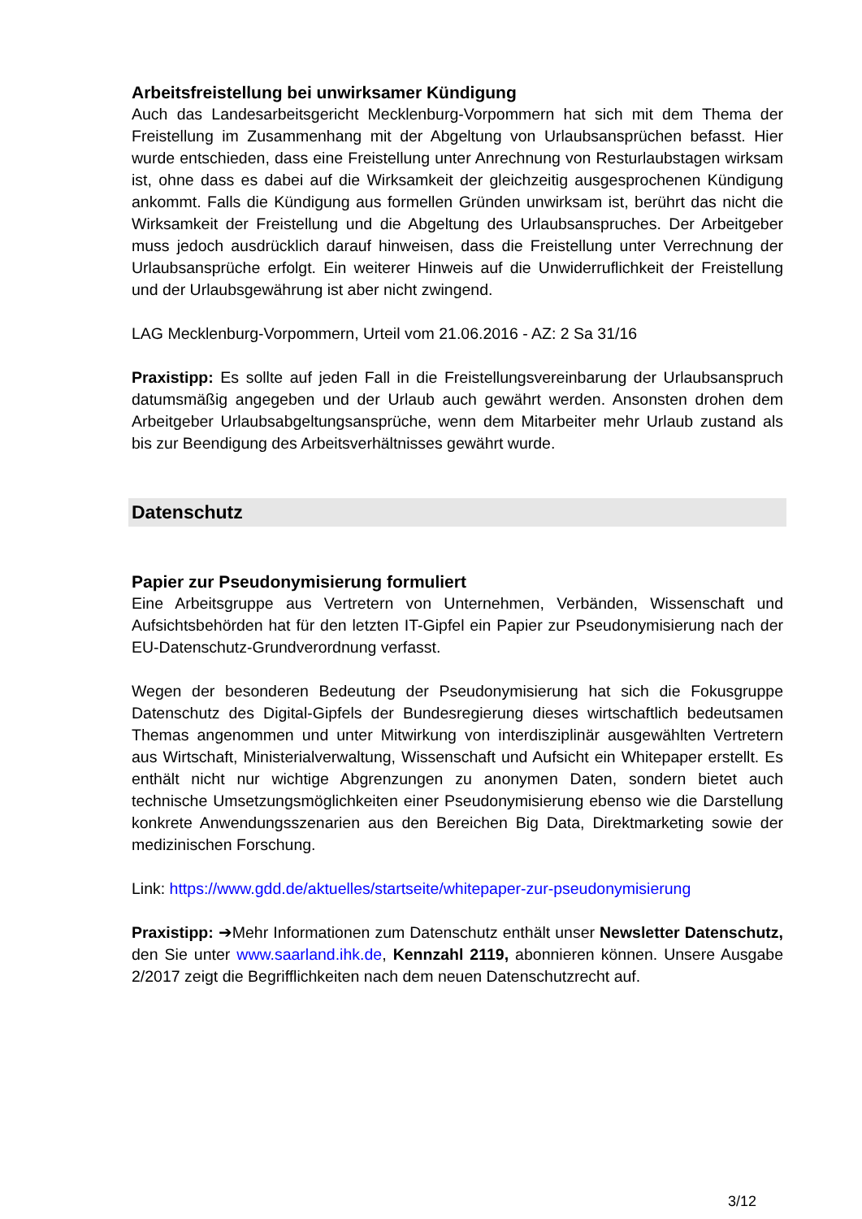Arbeitsfreistellung bei unwirksamer Kündigung
Auch das Landesarbeitsgericht Mecklenburg-Vorpommern hat sich mit dem Thema der Freistellung im Zusammenhang mit der Abgeltung von Urlaubsansprüchen befasst. Hier wurde entschieden, dass eine Freistellung unter Anrechnung von Resturlaubstagen wirksam ist, ohne dass es dabei auf die Wirksamkeit der gleichzeitig ausgesprochenen Kündigung ankommt. Falls die Kündigung aus formellen Gründen unwirksam ist, berührt das nicht die Wirksamkeit der Freistellung und die Abgeltung des Urlaubsanspruches. Der Arbeitgeber muss jedoch ausdrücklich darauf hinweisen, dass die Freistellung unter Verrechnung der Urlaubsansprüche erfolgt. Ein weiterer Hinweis auf die Unwiderruflichkeit der Freistellung und der Urlaubsgewährung ist aber nicht zwingend.
LAG Mecklenburg-Vorpommern, Urteil vom 21.06.2016 - AZ: 2 Sa 31/16
Praxistipp: Es sollte auf jeden Fall in die Freistellungsvereinbarung der Urlaubsanspruch datumsmäßig angegeben und der Urlaub auch gewährt werden. Ansonsten drohen dem Arbeitgeber Urlaubsabgeltungsansprüche, wenn dem Mitarbeiter mehr Urlaub zustand als bis zur Beendigung des Arbeitsverhältnisses gewährt wurde.
Datenschutz
Papier zur Pseudonymisierung formuliert
Eine Arbeitsgruppe aus Vertretern von Unternehmen, Verbänden, Wissenschaft und Aufsichtsbehörden hat für den letzten IT-Gipfel ein Papier zur Pseudonymisierung nach der EU-Datenschutz-Grundverordnung verfasst.
Wegen der besonderen Bedeutung der Pseudonymisierung hat sich die Fokusgruppe Datenschutz des Digital-Gipfels der Bundesregierung dieses wirtschaftlich bedeutsamen Themas angenommen und unter Mitwirkung von interdisziplinär ausgewählten Vertretern aus Wirtschaft, Ministerialverwaltung, Wissenschaft und Aufsicht ein Whitepaper erstellt. Es enthält nicht nur wichtige Abgrenzungen zu anonymen Daten, sondern bietet auch technische Umsetzungsmöglichkeiten einer Pseudonymisierung ebenso wie die Darstellung konkrete Anwendungsszenarien aus den Bereichen Big Data, Direktmarketing sowie der medizinischen Forschung.
Link: https://www.gdd.de/aktuelles/startseite/whitepaper-zur-pseudonymisierung
Praxistipp: ➔Mehr Informationen zum Datenschutz enthält unser Newsletter Datenschutz, den Sie unter www.saarland.ihk.de, Kennzahl 2119, abonnieren können. Unsere Ausgabe 2/2017 zeigt die Begrifflichkeiten nach dem neuen Datenschutzrecht auf.
3/12